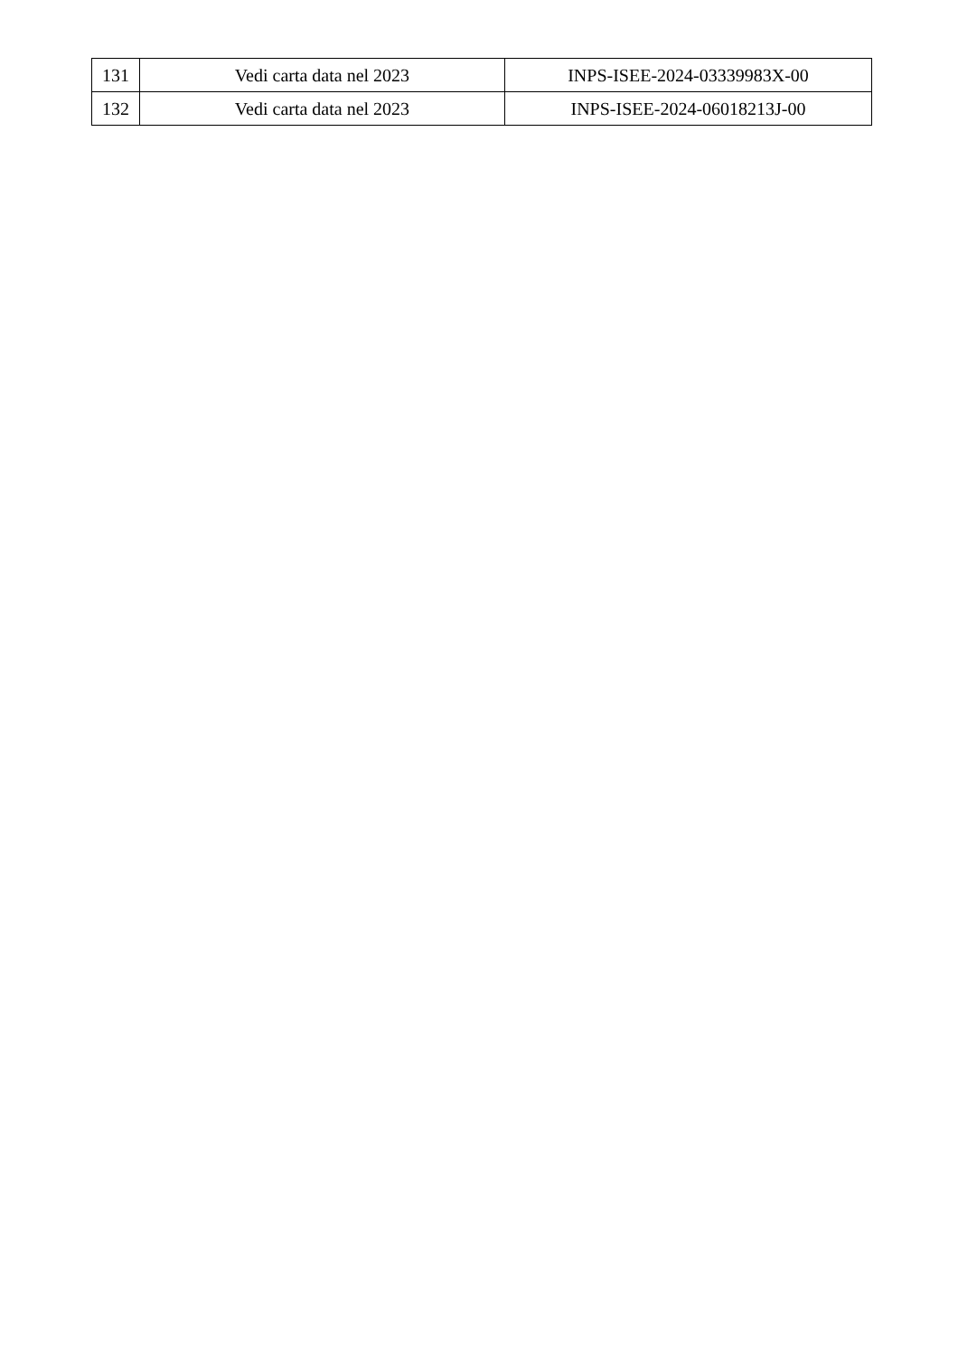| 131 | Vedi carta data nel 2023 | INPS-ISEE-2024-03339983X-00 |
| 132 | Vedi carta data nel 2023 | INPS-ISEE-2024-06018213J-00 |